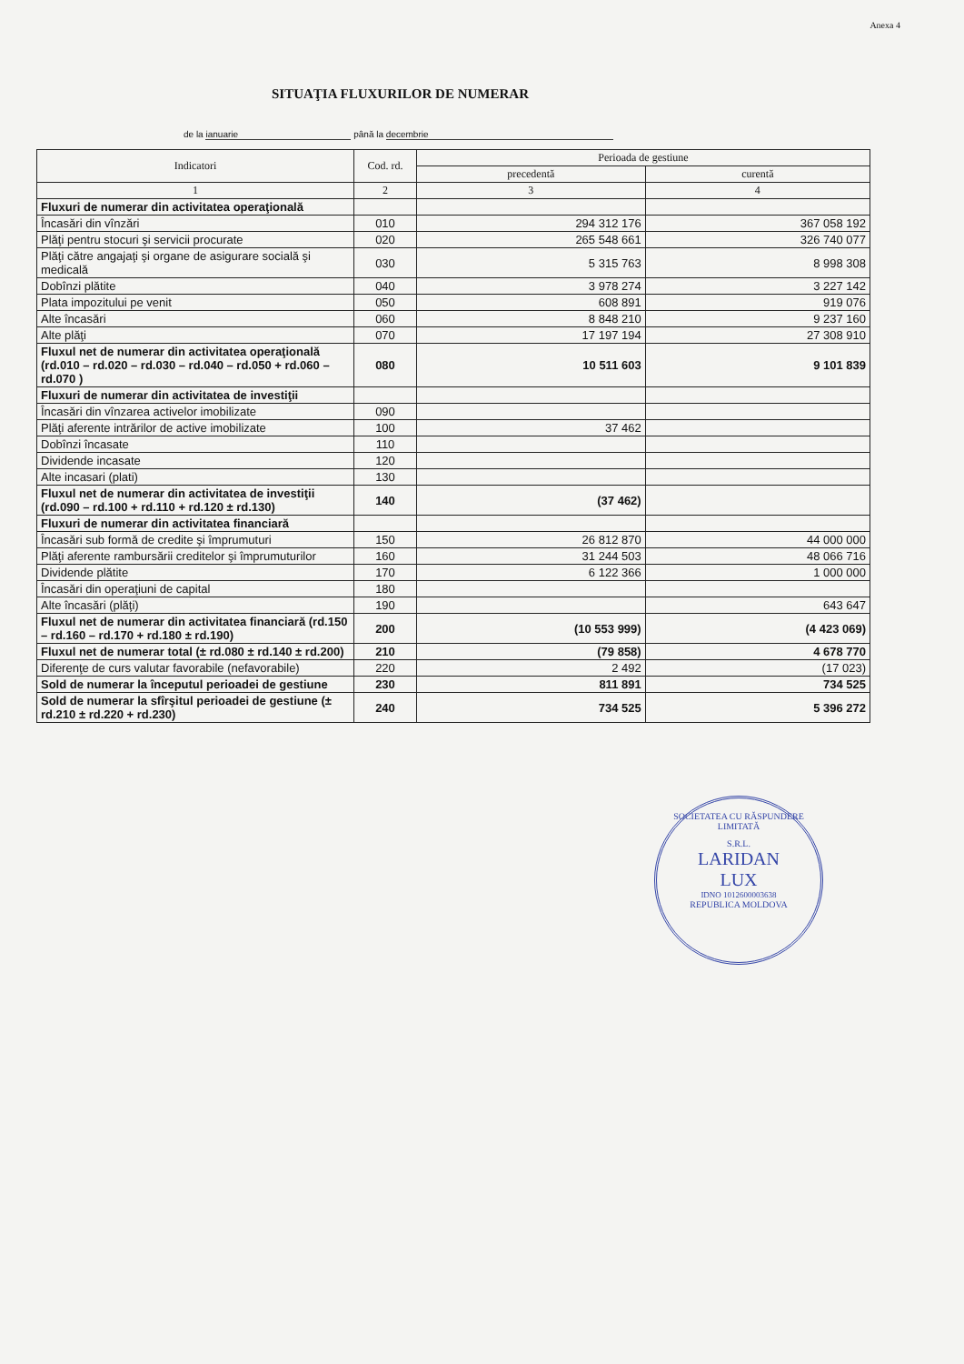Anexa 4
SITUAŢIA FLUXURILOR DE NUMERAR
de la ianuarie până la decembrie
| Indicatori | Cod. rd. | Perioada de gestiune | |
| --- | --- | --- | --- |
| | | precedentă | curentă |
| 1 | 2 | 3 | 4 |
| Fluxuri de numerar din activitatea operaţională | | | |
| Încasări din vînzări | 010 | 294 312 176 | 367 058 192 |
| Plăţi pentru stocuri şi servicii procurate | 020 | 265 548 661 | 326 740 077 |
| Plăţi către angajaţi şi organe de asigurare socială şi medicală | 030 | 5 315 763 | 8 998 308 |
| Dobînzi plătite | 040 | 3 978 274 | 3 227 142 |
| Plata impozitului pe venit | 050 | 608 891 | 919 076 |
| Alte încasări | 060 | 8 848 210 | 9 237 160 |
| Alte plăţi | 070 | 17 197 194 | 27 308 910 |
| Fluxul net de numerar din activitatea operaţională (rd.010 – rd.020 – rd.030 – rd.040 – rd.050 + rd.060 – rd.070 ) | 080 | 10 511 603 | 9 101 839 |
| Fluxuri de numerar din activitatea de investiţii | | | |
| Încasări din vînzarea activelor imobilizate | 090 | | |
| Plăţi aferente intrărilor de active imobilizate | 100 | 37 462 | |
| Dobînzi încasate | 110 | | |
| Dividende incasate | 120 | | |
| Alte incasari (plati) | 130 | | |
| Fluxul net de numerar din activitatea de investiţii (rd.090 – rd.100 + rd.110 + rd.120 ± rd.130) | 140 | (37 462) | |
| Fluxuri de numerar din activitatea financiară | | | |
| Încasări sub formă de credite şi împrumuturi | 150 | 26 812 870 | 44 000 000 |
| Plăţi aferente rambursării creditelor şi împrumuturilor | 160 | 31 244 503 | 48 066 716 |
| Dividende plătite | 170 | 6 122 366 | 1 000 000 |
| Încasări din operaţiuni de capital | 180 | | |
| Alte încasări (plăţi) | 190 | | 643 647 |
| Fluxul net de numerar din activitatea financiară (rd.150 – rd.160 – rd.170 + rd.180 ± rd.190) | 200 | (10 553 999) | (4 423 069) |
| Fluxul net de numerar total (± rd.080 ± rd.140 ± rd.200) | 210 | (79 858) | 4 678 770 |
| Diferenţe de curs valutar favorabile (nefavorabile) | 220 | 2 492 | (17 023) |
| Sold de numerar la începutul perioadei de gestiune | 230 | 811 891 | 734 525 |
| Sold de numerar la sfîrşitul perioadei de gestiune (± rd.210 ± rd.220 + rd.230) | 240 | 734 525 | 5 396 272 |
SOCIETATEA CU RĂSPUNDERE LIMITATĂ
S.R.L.
LARIDAN
LUX
IDNO 1012600003638
REPUBLICA MOLDOVA